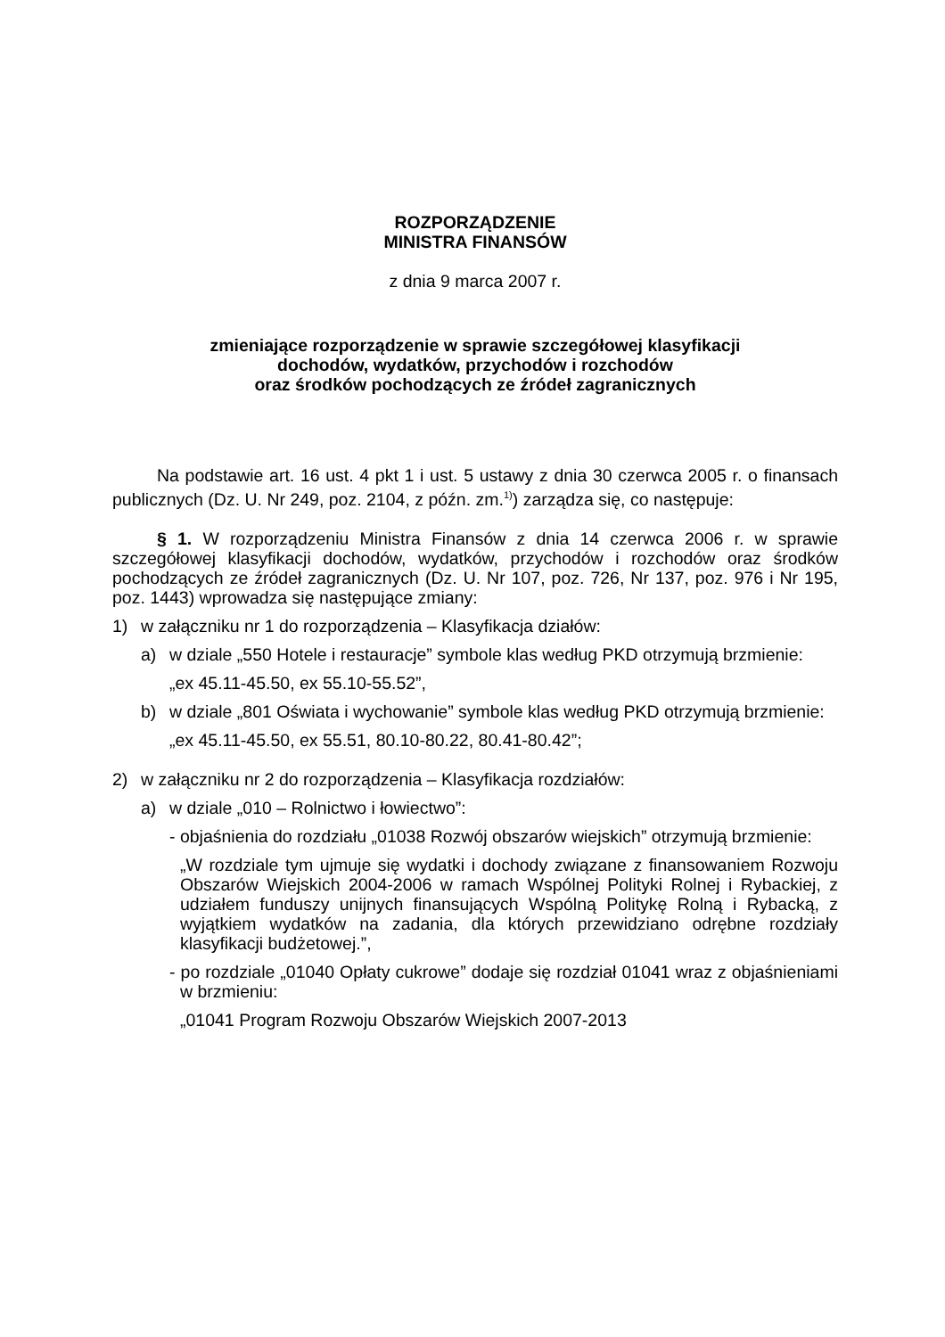ROZPORZĄDZENIE
MINISTRA FINANSÓW
z dnia 9 marca 2007 r.
zmieniające rozporządzenie w sprawie szczegółowej klasyfikacji
dochodów, wydatków, przychodów i rozchodów
oraz środków pochodzących ze źródeł zagranicznych
Na podstawie art. 16 ust. 4 pkt 1 i ust. 5 ustawy z dnia 30 czerwca 2005 r. o finansach publicznych (Dz. U. Nr 249, poz. 2104, z późn. zm.<sup>1)</sup>) zarządza się, co następuje:
§ 1. W rozporządzeniu Ministra Finansów z dnia 14 czerwca 2006 r. w sprawie szczegółowej klasyfikacji dochodów, wydatków, przychodów i rozchodów oraz środków pochodzących ze źródeł zagranicznych (Dz. U. Nr 107, poz. 726, Nr 137, poz. 976 i Nr 195, poz. 1443) wprowadza się następujące zmiany:
1) w załączniku nr 1 do rozporządzenia – Klasyfikacja działów:
a) w dziale „550 Hotele i restauracje” symbole klas według PKD otrzymują brzmienie:
„ex 45.11-45.50, ex 55.10-55.52”,
b) w dziale „801 Oświata i wychowanie” symbole klas według PKD otrzymują brzmienie:
„ex 45.11-45.50, ex 55.51, 80.10-80.22, 80.41-80.42”;
2) w załączniku nr 2 do rozporządzenia – Klasyfikacja rozdziałów:
a) w dziale „010 – Rolnictwo i łowiectwo”:
- objaśnienia do rozdziału „01038 Rozwój obszarów wiejskich” otrzymują brzmienie:
„W rozdziale tym ujmuje się wydatki i dochody związane z finansowaniem Rozwoju Obszarów Wiejskich 2004-2006 w ramach Wspólnej Polityki Rolnej i Rybackiej, z udziałem funduszy unijnych finansujących Wspólną Politykę Rolną i Rybacką, z wyjątkiem wydatków na zadania, dla których przewidziano odrębne rozdziały klasyfikacji budżetowej.”,
- po rozdziale „01040 Opłaty cukrowe” dodaje się rozdział 01041 wraz z objaśnieniami w brzmieniu:
„01041 Program Rozwoju Obszarów Wiejskich 2007-2013